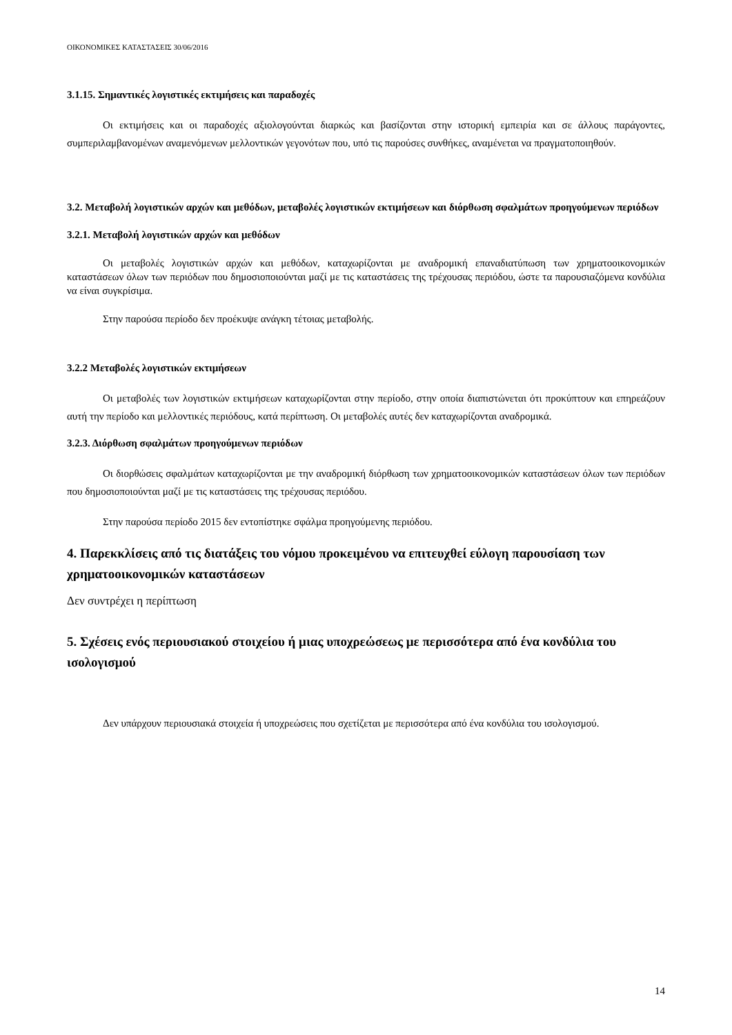ΟΙΚΟΝΟΜΙΚΕΣ ΚΑΤΑΣΤΑΣΕΙΣ 30/06/2016
3.1.15. Σημαντικές λογιστικές εκτιμήσεις και παραδοχές
Οι εκτιμήσεις και οι παραδοχές αξιολογούνται διαρκώς και βασίζονται στην ιστορική εμπειρία και σε άλλους παράγοντες, συμπεριλαμβανομένων αναμενόμενων μελλοντικών γεγονότων που, υπό τις παρούσες συνθήκες, αναμένεται να πραγματοποιηθούν.
3.2. Μεταβολή λογιστικών αρχών και μεθόδων, μεταβολές λογιστικών εκτιμήσεων και διόρθωση σφαλμάτων προηγούμενων περιόδων
3.2.1. Μεταβολή λογιστικών αρχών και μεθόδων
Οι μεταβολές λογιστικών αρχών και μεθόδων, καταχωρίζονται με αναδρομική επαναδιατύπωση των χρηματοοικονομικών καταστάσεων όλων των περιόδων που δημοσιοποιούνται μαζί με τις καταστάσεις της τρέχουσας περιόδου, ώστε τα παρουσιαζόμενα κονδύλια να είναι συγκρίσιμα.
Στην παρούσα περίοδο δεν προέκυψε ανάγκη τέτοιας μεταβολής.
3.2.2 Μεταβολές λογιστικών εκτιμήσεων
Οι μεταβολές των λογιστικών εκτιμήσεων καταχωρίζονται στην περίοδο, στην οποία διαπιστώνεται ότι προκύπτουν και επηρεάζουν αυτή την περίοδο και μελλοντικές περιόδους, κατά περίπτωση. Οι μεταβολές αυτές δεν καταχωρίζονται αναδρομικά.
3.2.3. Διόρθωση σφαλμάτων προηγούμενων περιόδων
Οι διορθώσεις σφαλμάτων καταχωρίζονται με την αναδρομική διόρθωση των χρηματοοικονομικών καταστάσεων όλων των περιόδων που δημοσιοποιούνται μαζί με τις καταστάσεις της τρέχουσας περιόδου.
Στην παρούσα περίοδο 2015 δεν εντοπίστηκε σφάλμα προηγούμενης περιόδου.
4. Παρεκκλίσεις από τις διατάξεις του νόμου προκειμένου να επιτευχθεί εύλογη παρουσίαση των χρηματοοικονομικών καταστάσεων
Δεν συντρέχει η περίπτωση
5. Σχέσεις ενός περιουσιακού στοιχείου ή μιας υποχρεώσεως με περισσότερα από ένα κονδύλια του ισολογισμού
Δεν υπάρχουν περιουσιακά στοιχεία ή υποχρεώσεις που σχετίζεται με περισσότερα από ένα κονδύλια του ισολογισμού.
14